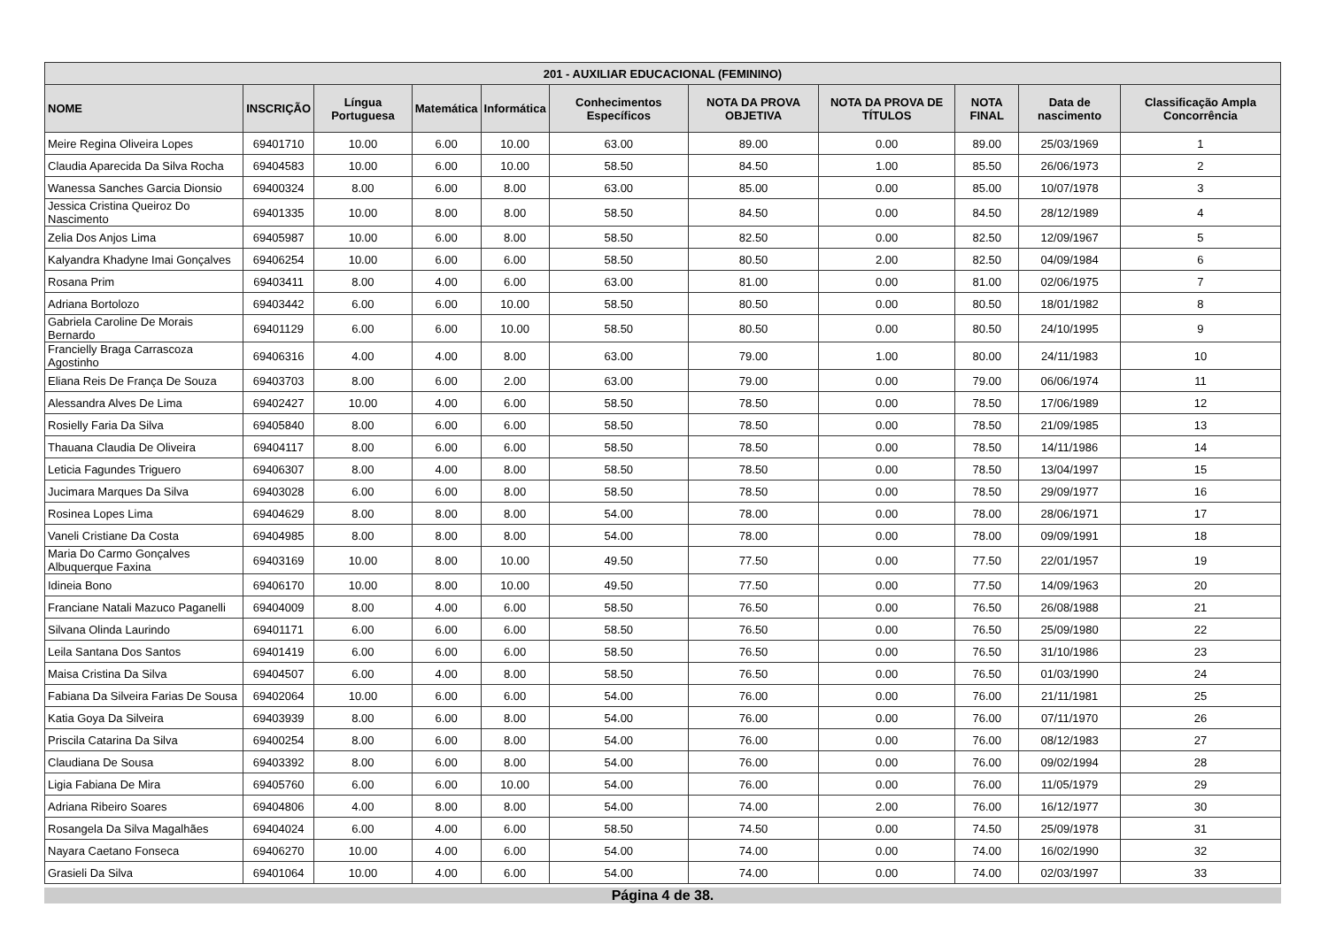| 201 - AUXILIAR EDUCACIONAL (FEMININO) | | | | | | | | | | |
| --- | --- | --- | --- | --- | --- | --- | --- | --- | --- | --- |
| NOME | INSCRIÇÃO | Língua Portuguesa | Matemática | Informática | Conhecimentos Específicos | NOTA DA PROVA OBJETIVA | NOTA DA PROVA DE TÍTULOS | NOTA FINAL | Data de nascimento | Classificação Ampla Concorrência |
| Meire Regina Oliveira Lopes | 69401710 | 10.00 | 6.00 | 10.00 | 63.00 | 89.00 | 0.00 | 89.00 | 25/03/1969 | 1 |
| Claudia Aparecida Da Silva Rocha | 69404583 | 10.00 | 6.00 | 10.00 | 58.50 | 84.50 | 1.00 | 85.50 | 26/06/1973 | 2 |
| Wanessa Sanches Garcia Dionsio | 69400324 | 8.00 | 6.00 | 8.00 | 63.00 | 85.00 | 0.00 | 85.00 | 10/07/1978 | 3 |
| Jessica Cristina Queiroz Do Nascimento | 69401335 | 10.00 | 8.00 | 8.00 | 58.50 | 84.50 | 0.00 | 84.50 | 28/12/1989 | 4 |
| Zelia Dos Anjos Lima | 69405987 | 10.00 | 6.00 | 8.00 | 58.50 | 82.50 | 0.00 | 82.50 | 12/09/1967 | 5 |
| Kalyandra Khadyne Imai Gonçalves | 69406254 | 10.00 | 6.00 | 6.00 | 58.50 | 80.50 | 2.00 | 82.50 | 04/09/1984 | 6 |
| Rosana Prim | 69403411 | 8.00 | 4.00 | 6.00 | 63.00 | 81.00 | 0.00 | 81.00 | 02/06/1975 | 7 |
| Adriana Bortolozo | 69403442 | 6.00 | 6.00 | 10.00 | 58.50 | 80.50 | 0.00 | 80.50 | 18/01/1982 | 8 |
| Gabriela Caroline De Morais Bernardo | 69401129 | 6.00 | 6.00 | 10.00 | 58.50 | 80.50 | 0.00 | 80.50 | 24/10/1995 | 9 |
| Francielly Braga Carrascoza Agostinho | 69406316 | 4.00 | 4.00 | 8.00 | 63.00 | 79.00 | 1.00 | 80.00 | 24/11/1983 | 10 |
| Eliana Reis De França De Souza | 69403703 | 8.00 | 6.00 | 2.00 | 63.00 | 79.00 | 0.00 | 79.00 | 06/06/1974 | 11 |
| Alessandra Alves De Lima | 69402427 | 10.00 | 4.00 | 6.00 | 58.50 | 78.50 | 0.00 | 78.50 | 17/06/1989 | 12 |
| Rosielly Faria Da Silva | 69405840 | 8.00 | 6.00 | 6.00 | 58.50 | 78.50 | 0.00 | 78.50 | 21/09/1985 | 13 |
| Thauana Claudia De Oliveira | 69404117 | 8.00 | 6.00 | 6.00 | 58.50 | 78.50 | 0.00 | 78.50 | 14/11/1986 | 14 |
| Leticia Fagundes Triguero | 69406307 | 8.00 | 4.00 | 8.00 | 58.50 | 78.50 | 0.00 | 78.50 | 13/04/1997 | 15 |
| Jucimara Marques Da Silva | 69403028 | 6.00 | 6.00 | 8.00 | 58.50 | 78.50 | 0.00 | 78.50 | 29/09/1977 | 16 |
| Rosinea Lopes Lima | 69404629 | 8.00 | 8.00 | 8.00 | 54.00 | 78.00 | 0.00 | 78.00 | 28/06/1971 | 17 |
| Vaneli Cristiane Da Costa | 69404985 | 8.00 | 8.00 | 8.00 | 54.00 | 78.00 | 0.00 | 78.00 | 09/09/1991 | 18 |
| Maria Do Carmo Gonçalves Albuquerque Faxina | 69403169 | 10.00 | 8.00 | 10.00 | 49.50 | 77.50 | 0.00 | 77.50 | 22/01/1957 | 19 |
| Idineia Bono | 69406170 | 10.00 | 8.00 | 10.00 | 49.50 | 77.50 | 0.00 | 77.50 | 14/09/1963 | 20 |
| Franciane Natali Mazuco Paganelli | 69404009 | 8.00 | 4.00 | 6.00 | 58.50 | 76.50 | 0.00 | 76.50 | 26/08/1988 | 21 |
| Silvana Olinda Laurindo | 69401171 | 6.00 | 6.00 | 6.00 | 58.50 | 76.50 | 0.00 | 76.50 | 25/09/1980 | 22 |
| Leila Santana Dos Santos | 69401419 | 6.00 | 6.00 | 6.00 | 58.50 | 76.50 | 0.00 | 76.50 | 31/10/1986 | 23 |
| Maisa Cristina Da Silva | 69404507 | 6.00 | 4.00 | 8.00 | 58.50 | 76.50 | 0.00 | 76.50 | 01/03/1990 | 24 |
| Fabiana Da Silveira Farias De Sousa | 69402064 | 10.00 | 6.00 | 6.00 | 54.00 | 76.00 | 0.00 | 76.00 | 21/11/1981 | 25 |
| Katia Goya Da Silveira | 69403939 | 8.00 | 6.00 | 8.00 | 54.00 | 76.00 | 0.00 | 76.00 | 07/11/1970 | 26 |
| Priscila Catarina Da Silva | 69400254 | 8.00 | 6.00 | 8.00 | 54.00 | 76.00 | 0.00 | 76.00 | 08/12/1983 | 27 |
| Claudiana De Sousa | 69403392 | 8.00 | 6.00 | 8.00 | 54.00 | 76.00 | 0.00 | 76.00 | 09/02/1994 | 28 |
| Ligia Fabiana De Mira | 69405760 | 6.00 | 6.00 | 10.00 | 54.00 | 76.00 | 0.00 | 76.00 | 11/05/1979 | 29 |
| Adriana Ribeiro Soares | 69404806 | 4.00 | 8.00 | 8.00 | 54.00 | 74.00 | 2.00 | 76.00 | 16/12/1977 | 30 |
| Rosangela Da Silva Magalhães | 69404024 | 6.00 | 4.00 | 6.00 | 58.50 | 74.50 | 0.00 | 74.50 | 25/09/1978 | 31 |
| Nayara Caetano Fonseca | 69406270 | 10.00 | 4.00 | 6.00 | 54.00 | 74.00 | 0.00 | 74.00 | 16/02/1990 | 32 |
| Grasieli Da Silva | 69401064 | 10.00 | 4.00 | 6.00 | 54.00 | 74.00 | 0.00 | 74.00 | 02/03/1997 | 33 |
Página 4 de 38.